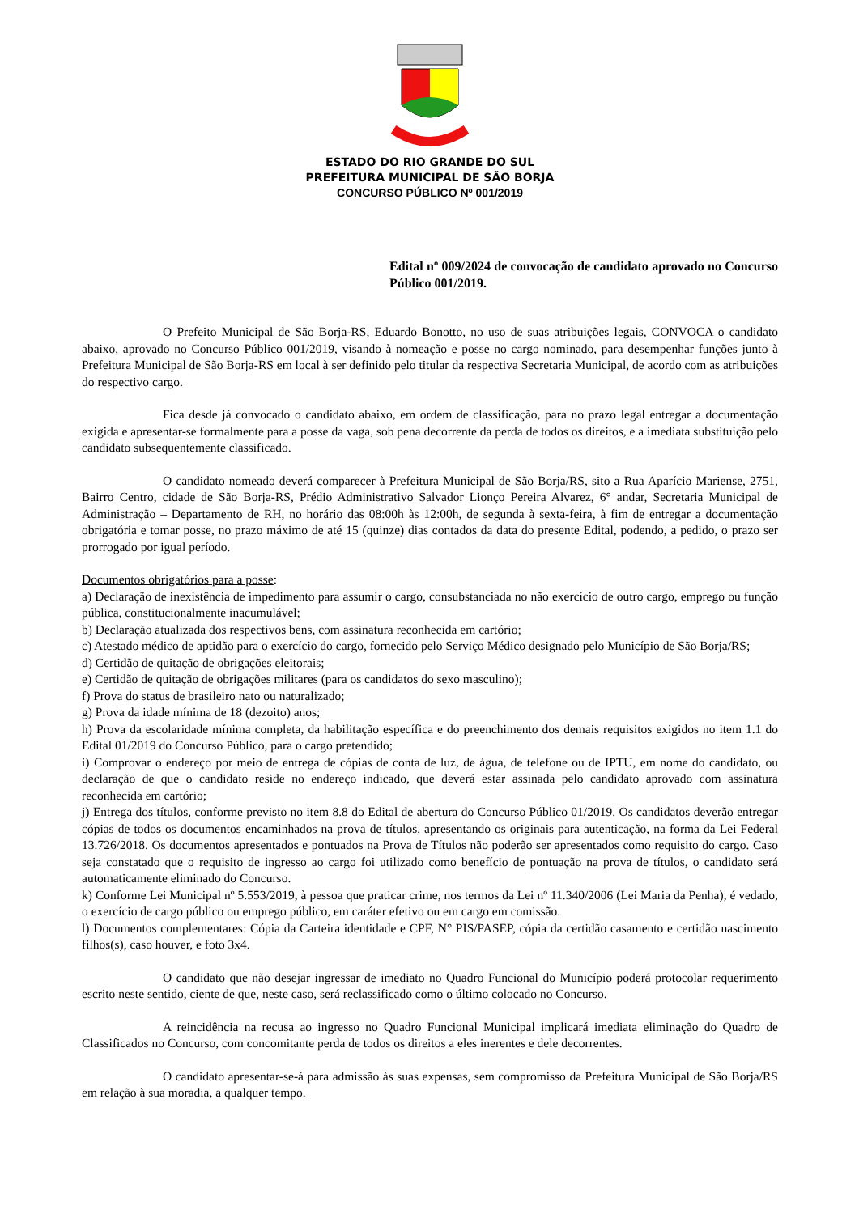ESTADO DO RIO GRANDE DO SUL
PREFEITURA MUNICIPAL DE SÃO BORJA
CONCURSO PÚBLICO Nº 001/2019
Edital nº 009/2024 de convocação de candidato aprovado no Concurso Público 001/2019.
O Prefeito Municipal de São Borja-RS, Eduardo Bonotto, no uso de suas atribuições legais, CONVOCA o candidato abaixo, aprovado no Concurso Público 001/2019, visando à nomeação e posse no cargo nominado, para desempenhar funções junto à Prefeitura Municipal de São Borja-RS em local à ser definido pelo titular da respectiva Secretaria Municipal, de acordo com as atribuições do respectivo cargo.
Fica desde já convocado o candidato abaixo, em ordem de classificação, para no prazo legal entregar a documentação exigida e apresentar-se formalmente para a posse da vaga, sob pena decorrente da perda de todos os direitos, e a imediata substituição pelo candidato subsequentemente classificado.
O candidato nomeado deverá comparecer à Prefeitura Municipal de São Borja/RS, sito a Rua Aparício Mariense, 2751, Bairro Centro, cidade de São Borja-RS, Prédio Administrativo Salvador Lionço Pereira Alvarez, 6° andar, Secretaria Municipal de Administração – Departamento de RH, no horário das 08:00h às 12:00h, de segunda à sexta-feira, à fim de entregar a documentação obrigatória e tomar posse, no prazo máximo de até 15 (quinze) dias contados da data do presente Edital, podendo, a pedido, o prazo ser prorrogado por igual período.
Documentos obrigatórios para a posse:
a) Declaração de inexistência de impedimento para assumir o cargo, consubstanciada no não exercício de outro cargo, emprego ou função pública, constitucionalmente inacumulável;
b) Declaração atualizada dos respectivos bens, com assinatura reconhecida em cartório;
c) Atestado médico de aptidão para o exercício do cargo, fornecido pelo Serviço Médico designado pelo Município de São Borja/RS;
d) Certidão de quitação de obrigações eleitorais;
e) Certidão de quitação de obrigações militares (para os candidatos do sexo masculino);
f) Prova do status de brasileiro nato ou naturalizado;
g) Prova da idade mínima de 18 (dezoito) anos;
h) Prova da escolaridade mínima completa, da habilitação específica e do preenchimento dos demais requisitos exigidos no item 1.1 do Edital 01/2019 do Concurso Público, para o cargo pretendido;
i) Comprovar o endereço por meio de entrega de cópias de conta de luz, de água, de telefone ou de IPTU, em nome do candidato, ou declaração de que o candidato reside no endereço indicado, que deverá estar assinada pelo candidato aprovado com assinatura reconhecida em cartório;
j) Entrega dos títulos, conforme previsto no item 8.8 do Edital de abertura do Concurso Público 01/2019. Os candidatos deverão entregar cópias de todos os documentos encaminhados na prova de títulos, apresentando os originais para autenticação, na forma da Lei Federal 13.726/2018. Os documentos apresentados e pontuados na Prova de Títulos não poderão ser apresentados como requisito do cargo. Caso seja constatado que o requisito de ingresso ao cargo foi utilizado como benefício de pontuação na prova de títulos, o candidato será automaticamente eliminado do Concurso.
k) Conforme Lei Municipal nº 5.553/2019, à pessoa que praticar crime, nos termos da Lei nº 11.340/2006 (Lei Maria da Penha), é vedado, o exercício de cargo público ou emprego público, em caráter efetivo ou em cargo em comissão.
l) Documentos complementares: Cópia da Carteira identidade e CPF, N° PIS/PASEP, cópia da certidão casamento e certidão nascimento filhos(s), caso houver, e foto 3x4.
O candidato que não desejar ingressar de imediato no Quadro Funcional do Município poderá protocolar requerimento escrito neste sentido, ciente de que, neste caso, será reclassificado como o último colocado no Concurso.
A reincidência na recusa ao ingresso no Quadro Funcional Municipal implicará imediata eliminação do Quadro de Classificados no Concurso, com concomitante perda de todos os direitos a eles inerentes e dele decorrentes.
O candidato apresentar-se-á para admissão às suas expensas, sem compromisso da Prefeitura Municipal de São Borja/RS em relação à sua moradia, a qualquer tempo.